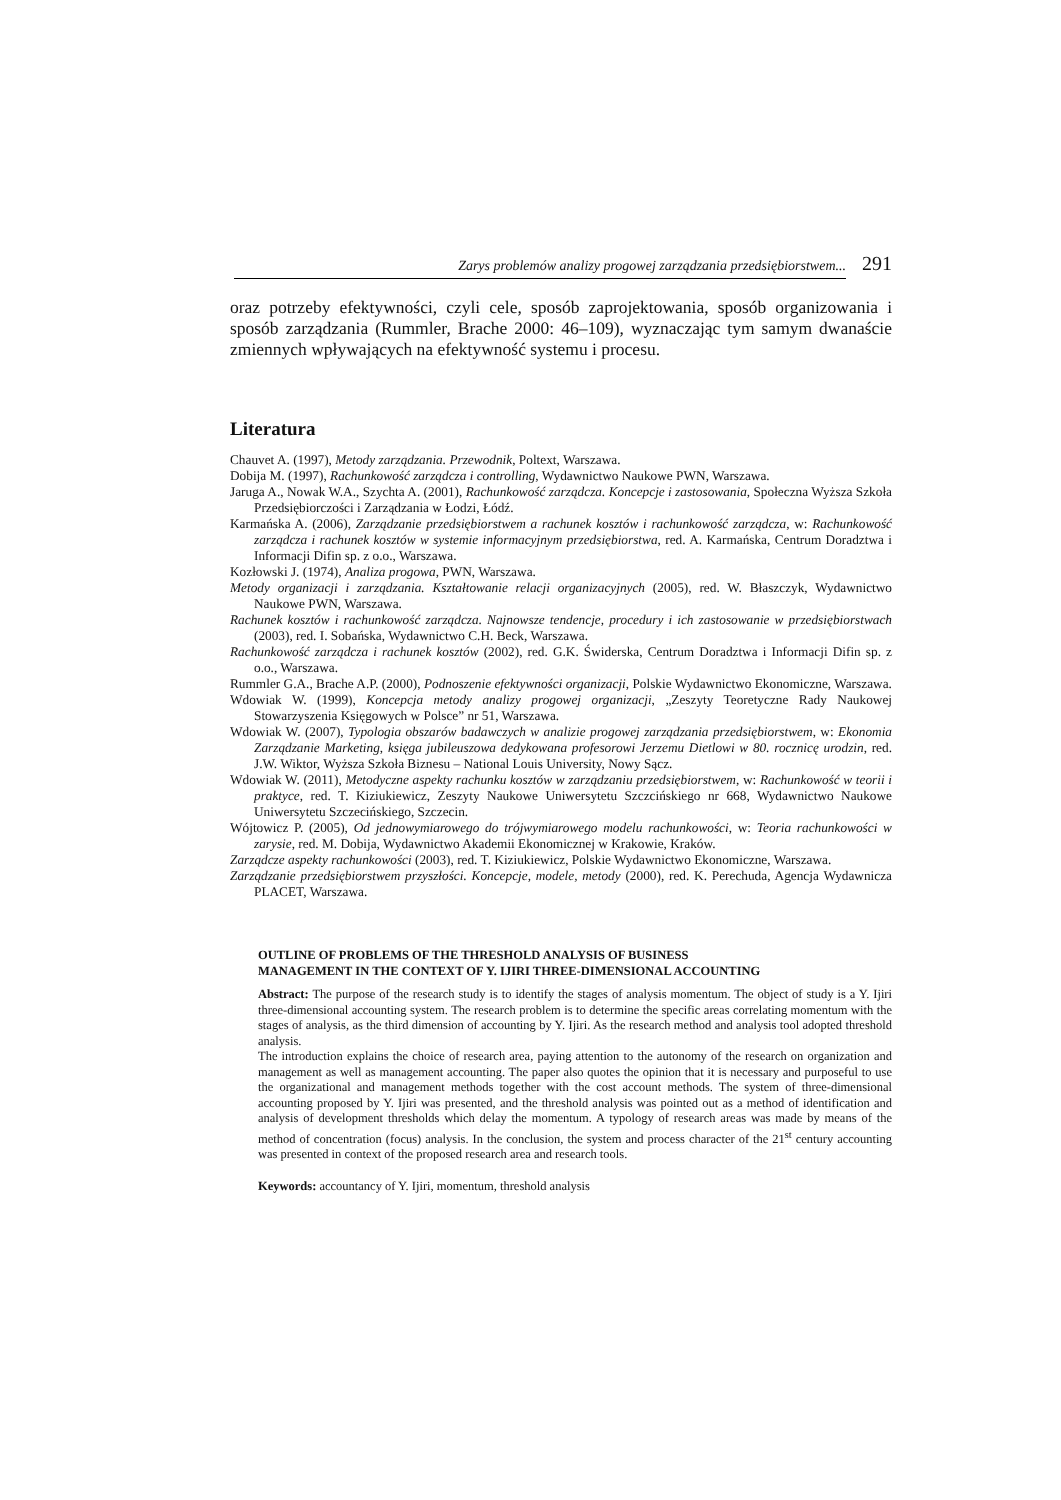Zarys problemów analizy progowej zarządzania przedsiębiorstwem... 291
oraz potrzeby efektywności, czyli cele, sposób zaprojektowania, sposób organizowania i sposób zarządzania (Rummler, Brache 2000: 46–109), wyznaczając tym samym dwanaście zmiennych wpływających na efektywność systemu i procesu.
Literatura
Chauvet A. (1997), Metody zarządzania. Przewodnik, Poltext, Warszawa.
Dobija M. (1997), Rachunkowość zarządcza i controlling, Wydawnictwo Naukowe PWN, Warszawa.
Jaruga A., Nowak W.A., Szychta A. (2001), Rachunkowość zarządcza. Koncepcje i zastosowania, Społeczna Wyższa Szkoła Przedsiębiorczości i Zarządzania w Łodzi, Łódź.
Karmańska A. (2006), Zarządzanie przedsiębiorstwem a rachunek kosztów i rachunkowość zarządcza, w: Rachunkowość zarządcza i rachunek kosztów w systemie informacyjnym przedsiębiorstwa, red. A. Karmańska, Centrum Doradztwa i Informacji Difin sp. z o.o., Warszawa.
Kozłowski J. (1974), Analiza progowa, PWN, Warszawa.
Metody organizacji i zarządzania. Kształtowanie relacji organizacyjnych (2005), red. W. Błaszczyk, Wydawnictwo Naukowe PWN, Warszawa.
Rachunek kosztów i rachunkowość zarządcza. Najnowsze tendencje, procedury i ich zastosowanie w przedsiębiorstwach (2003), red. I. Sobańska, Wydawnictwo C.H. Beck, Warszawa.
Rachunkowość zarządcza i rachunek kosztów (2002), red. G.K. Świderska, Centrum Doradztwa i Informacji Difin sp. z o.o., Warszawa.
Rummler G.A., Brache A.P. (2000), Podnoszenie efektywności organizacji, Polskie Wydawnictwo Ekonomiczne, Warszawa.
Wdowiak W. (1999), Koncepcja metody analizy progowej organizacji, „Zeszyty Teoretyczne Rady Naukowej Stowarzyszenia Księgowych w Polsce” nr 51, Warszawa.
Wdowiak W. (2007), Typologia obszarów badawczych w analizie progowej zarządzania przedsiębiorstwem, w: Ekonomia Zarządzanie Marketing, księga jubileuszowa dedykowana profesorowi Jerzemu Dietlowi w 80. rocznicę urodzin, red. J.W. Wiktor, Wyższa Szkoła Biznesu – National Louis University, Nowy Sącz.
Wdowiak W. (2011), Metodyczne aspekty rachunku kosztów w zarządzaniu przedsiębiorstwem, w: Rachunkowość w teorii i praktyce, red. T. Kiziukiewicz, Zeszyty Naukowe Uniwersytetu Szczcińskiego nr 668, Wydawnictwo Naukowe Uniwersytetu Szczecińskiego, Szczecin.
Wójtowicz P. (2005), Od jednowymiarowego do trójwymiarowego modelu rachunkowości, w: Teoria rachunkowości w zarysie, red. M. Dobija, Wydawnictwo Akademii Ekonomicznej w Krakowie, Kraków.
Zarządcze aspekty rachunkowości (2003), red. T. Kiziukiewicz, Polskie Wydawnictwo Ekonomiczne, Warszawa.
Zarządzanie przedsiębiorstwem przyszłości. Koncepcje, modele, metody (2000), red. K. Perechuda, Agencja Wydawnicza PLACET, Warszawa.
OUTLINE OF PROBLEMS OF THE THRESHOLD ANALYSIS OF BUSINESS
MANAGEMENT IN THE CONTEXT OF Y. IJIRI THREE-DIMENSIONAL ACCOUNTING
Abstract: The purpose of the research study is to identify the stages of analysis momentum. The object of study is a Y. Ijiri three-dimensional accounting system. The research problem is to determine the specific areas correlating momentum with the stages of analysis, as the third dimension of accounting by Y. Ijiri. As the research method and analysis tool adopted threshold analysis.
The introduction explains the choice of research area, paying attention to the autonomy of the research on organization and management as well as management accounting. The paper also quotes the opinion that it is necessary and purposeful to use the organizational and management methods together with the cost account methods. The system of three-dimensional accounting proposed by Y. Ijiri was presented, and the threshold analysis was pointed out as a method of identification and analysis of development thresholds which delay the momentum. A typology of research areas was made by means of the method of concentration (focus) analysis. In the conclusion, the system and process character of the 21<sup>st</sup> century accounting was presented in context of the proposed research area and research tools.
Keywords: accountancy of Y. Ijiri, momentum, threshold analysis